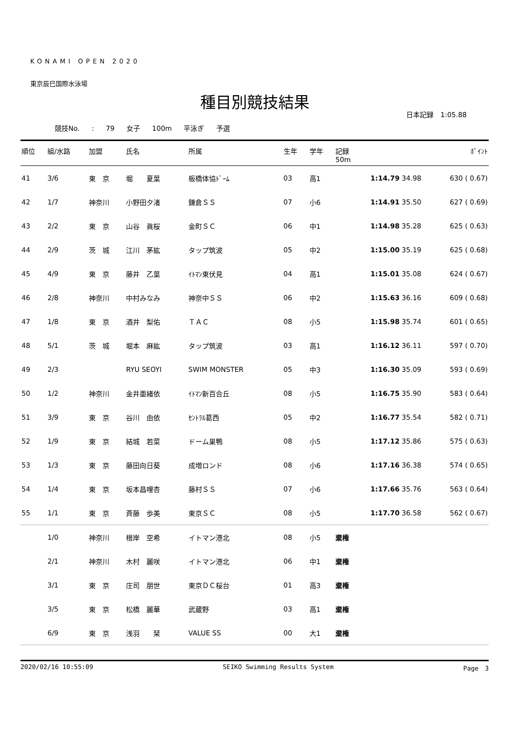KONAMI OPEN 2020
東京辰巳国際水泳場
種目別競技結果
日本記録　1:05.88
競技No. : 79 女子 100m 平泳ぎ 予選
| 順位 | 組/水路 | 加盟 | 氏名 | 所属 | 生年 | 学年 | 記録 50m | ﾎﾟｲﾝﾄ |
| --- | --- | --- | --- | --- | --- | --- | --- | --- |
| 41 | 3/6 | 東 京 | 堀 夏葉 | 板橋体協ﾄﾞｰﾑ | 03 | 高1 | 1:14.79 34.98 | 630 ( 0.67) |
| 42 | 1/7 | 神奈川 | 小野田夕渚 | 鎌倉ＳＳ | 07 | 小6 | 1:14.91 35.50 | 627 ( 0.69) |
| 43 | 2/2 | 東 京 | 山谷 眞桜 | 金町ＳＣ | 06 | 中1 | 1:14.98 35.28 | 625 ( 0.63) |
| 44 | 2/9 | 茨 城 | 江川 茅紘 | タップ筑波 | 05 | 中2 | 1:15.00 35.19 | 625 ( 0.68) |
| 45 | 4/9 | 東 京 | 藤井 乙葉 | ｲﾄﾏﾝ東伏見 | 04 | 高1 | 1:15.01 35.08 | 624 ( 0.67) |
| 46 | 2/8 | 神奈川 | 中村みなみ | 神奈中ＳＳ | 06 | 中2 | 1:15.63 36.16 | 609 ( 0.68) |
| 47 | 1/8 | 東 京 | 酒井 梨佑 | ＴＡＣ | 08 | 小5 | 1:15.98 35.74 | 601 ( 0.65) |
| 48 | 5/1 | 茨 城 | 堀本 麻紘 | タップ筑波 | 03 | 高1 | 1:16.12 36.11 | 597 ( 0.70) |
| 49 | 2/3 | | RYU SEOYI | SWIM MONSTER | 05 | 中3 | 1:16.30 35.09 | 593 ( 0.69) |
| 50 | 1/2 | 神奈川 | 金井亜緒依 | ｲﾄﾏﾝ新百合丘 | 08 | 小5 | 1:16.75 35.90 | 583 ( 0.64) |
| 51 | 3/9 | 東 京 | 谷川 由依 | ｾﾝﾄﾗﾙ葛西 | 05 | 中2 | 1:16.77 35.54 | 582 ( 0.71) |
| 52 | 1/9 | 東 京 | 結城 若菜 | ドーム巣鴨 | 08 | 小5 | 1:17.12 35.86 | 575 ( 0.63) |
| 53 | 1/3 | 東 京 | 藤田向日葵 | 成増ロンド | 08 | 小6 | 1:17.16 36.38 | 574 ( 0.65) |
| 54 | 1/4 | 東 京 | 坂本昌哩杏 | 藤村ＳＳ | 07 | 小6 | 1:17.66 35.76 | 563 ( 0.64) |
| 55 | 1/1 | 東 京 | 斉藤 歩美 | 東京ＳＣ | 08 | 小5 | 1:17.70 36.58 | 562 ( 0.67) |
| | 1/0 | 神奈川 | 根岸 空希 | イトマン港北 | 08 | 小5 | 棄権 | |
| | 2/1 | 神奈川 | 木村 麗咲 | イトマン港北 | 06 | 中1 | 棄権 | |
| | 3/1 | 東 京 | 庄司 朋世 | 東京ＤＣ桜台 | 01 | 高3 | 棄権 | |
| | 3/5 | 東 京 | 松橋 麗華 | 武蔵野 | 03 | 高1 | 棄権 | |
| | 6/9 | 東 京 | 浅羽 栞 | VALUE SS | 00 | 大1 | 棄権 | |
2020/02/16 10:55:09 SEIKO Swimming Results System Page　3